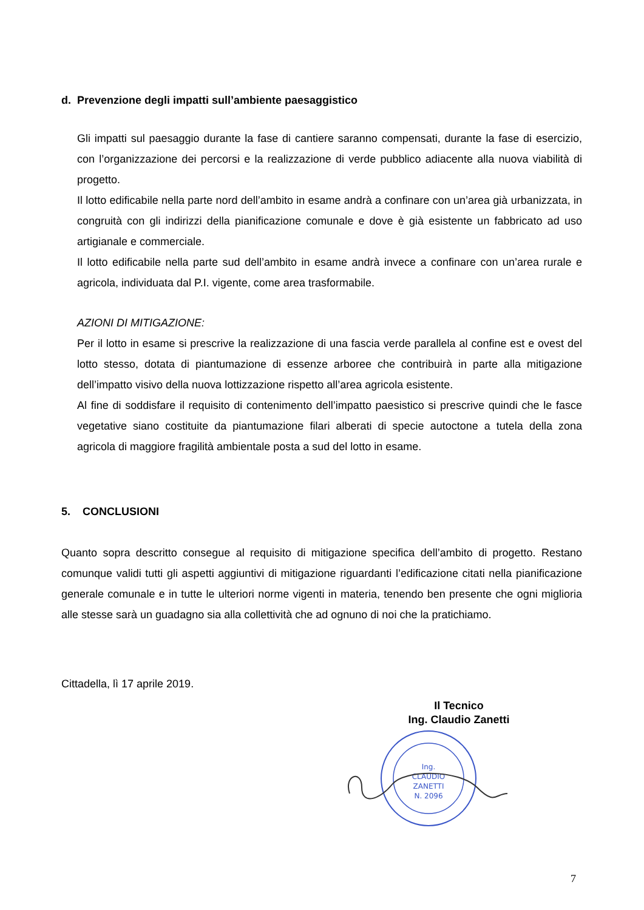d. Prevenzione degli impatti sull’ambiente paesaggistico
Gli impatti sul paesaggio durante la fase di cantiere saranno compensati, durante la fase di esercizio, con l’organizzazione dei percorsi e la realizzazione di verde pubblico adiacente alla nuova viabilità di progetto.
Il lotto edificabile nella parte nord dell’ambito in esame andrà a confinare con un’area già urbanizzata, in congruità con gli indirizzi della pianificazione comunale e dove è già esistente un fabbricato ad uso artigianale e commerciale.
Il lotto edificabile nella parte sud dell’ambito in esame andrà invece a confinare con un’area rurale e agricola, individuata dal P.I. vigente, come area trasformabile.
AZIONI DI MITIGAZIONE:
Per il lotto in esame si prescrive la realizzazione di una fascia verde parallela al confine est e ovest del lotto stesso, dotata di piantumazione di essenze arboree che contribuirà in parte alla mitigazione dell’impatto visivo della nuova lottizzazione rispetto all’area agricola esistente.
Al fine di soddisfare il requisito di contenimento dell’impatto paesistico si prescrive quindi che le fasce vegetative siano costituite da piantumazione filari alberati di specie autoctone a tutela della zona agricola di maggiore fragilità ambientale posta a sud del lotto in esame.
5. CONCLUSIONI
Quanto sopra descritto consegue al requisito di mitigazione specifica dell’ambito di progetto. Restano comunque validi tutti gli aspetti aggiuntivi di mitigazione riguardanti l’edificazione citati nella pianificazione generale comunale e in tutte le ulteriori norme vigenti in materia, tenendo ben presente che ogni miglioria alle stesse sarà un guadagno sia alla collettività che ad ognuno di noi che la pratichiamo.
Cittadella, lì 17 aprile 2019.
Il Tecnico
Ing. Claudio Zanetti
Ing.
CLAUDIO
ZANETTI
N. 2096
7